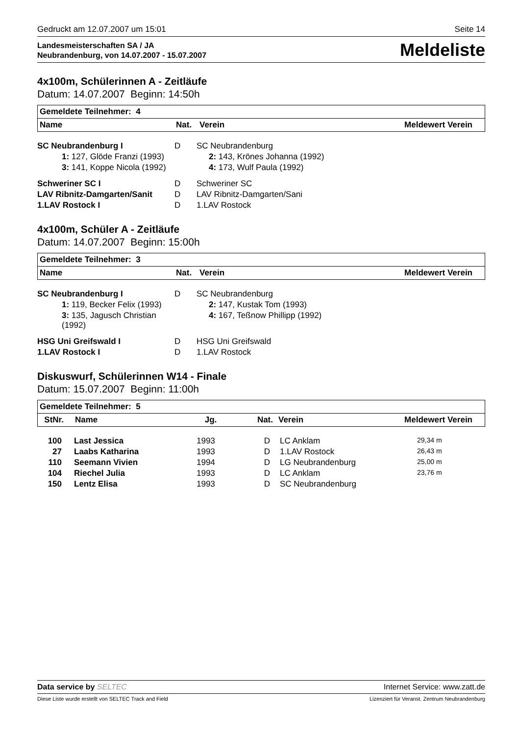Gedruckt am 12.07.2007 um 15:01 Seite 14
Landesmeisterschaften SA / JA
Neubrandenburg, von 14.07.2007 - 15.07.2007
Meldeliste
4x100m, Schülerinnen A - Zeitläufe
Datum: 14.07.2007 Beginn: 14:50h
| Gemeldete Teilnehmer: 4 | | | |
| --- | --- | --- | --- |
| Name | Nat. | Verein | Meldewert Verein |
| SC Neubrandenburg I | D | SC Neubrandenburg |
| 1: 127, Glöde Franzi (1993) | | 2: 143, Krönes Johanna (1992) |
| 3: 141, Koppe Nicola (1992) | | 4: 173, Wulf Paula (1992) |
| Schweriner SC I | D | Schweriner SC |
| LAV Ribnitz-Damgarten/Sanit | D | LAV Ribnitz-Damgarten/Sani |
| 1.LAV Rostock I | D | 1.LAV Rostock |
4x100m, Schüler A - Zeitläufe
Datum: 14.07.2007 Beginn: 15:00h
| Gemeldete Teilnehmer: 3 | | | |
| --- | --- | --- | --- |
| Name | Nat. | Verein | Meldewert Verein |
| SC Neubrandenburg I | D | SC Neubrandenburg |
| 1: 119, Becker Felix (1993) | | 2: 147, Kustak Tom (1993) |
| 3: 135, Jagusch Christian (1992) | | 4: 167, Teßnow Phillipp (1992) |
| HSG Uni Greifswald I | D | HSG Uni Greifswald |
| 1.LAV Rostock I | D | 1.LAV Rostock |
Diskuswurf, Schülerinnen W14 - Finale
Datum: 15.07.2007 Beginn: 11:00h
| Gemeldete Teilnehmer: 5 | | | | | |
| --- | --- | --- | --- | --- | --- |
| StNr. | Name | Jg. | Nat. | Verein | Meldewert Verein |
| 100 | Last Jessica | 1993 | D | LC Anklam | 29,34 m |
| 27 | Laabs Katharina | 1993 | D | 1.LAV Rostock | 26,43 m |
| 110 | Seemann Vivien | 1994 | D | LG Neubrandenburg | 25,00 m |
| 104 | Riechel Julia | 1993 | D | LC Anklam | 23,76 m |
| 150 | Lentz Elisa | 1993 | D | SC Neubrandenburg | |
Data service by SELTEC Internet Service: www.zatt.de
Diese Liste wurde erstellt von SELTEC Track and Field Lizenziert für Veranst. Zentrum Neubrandenburg